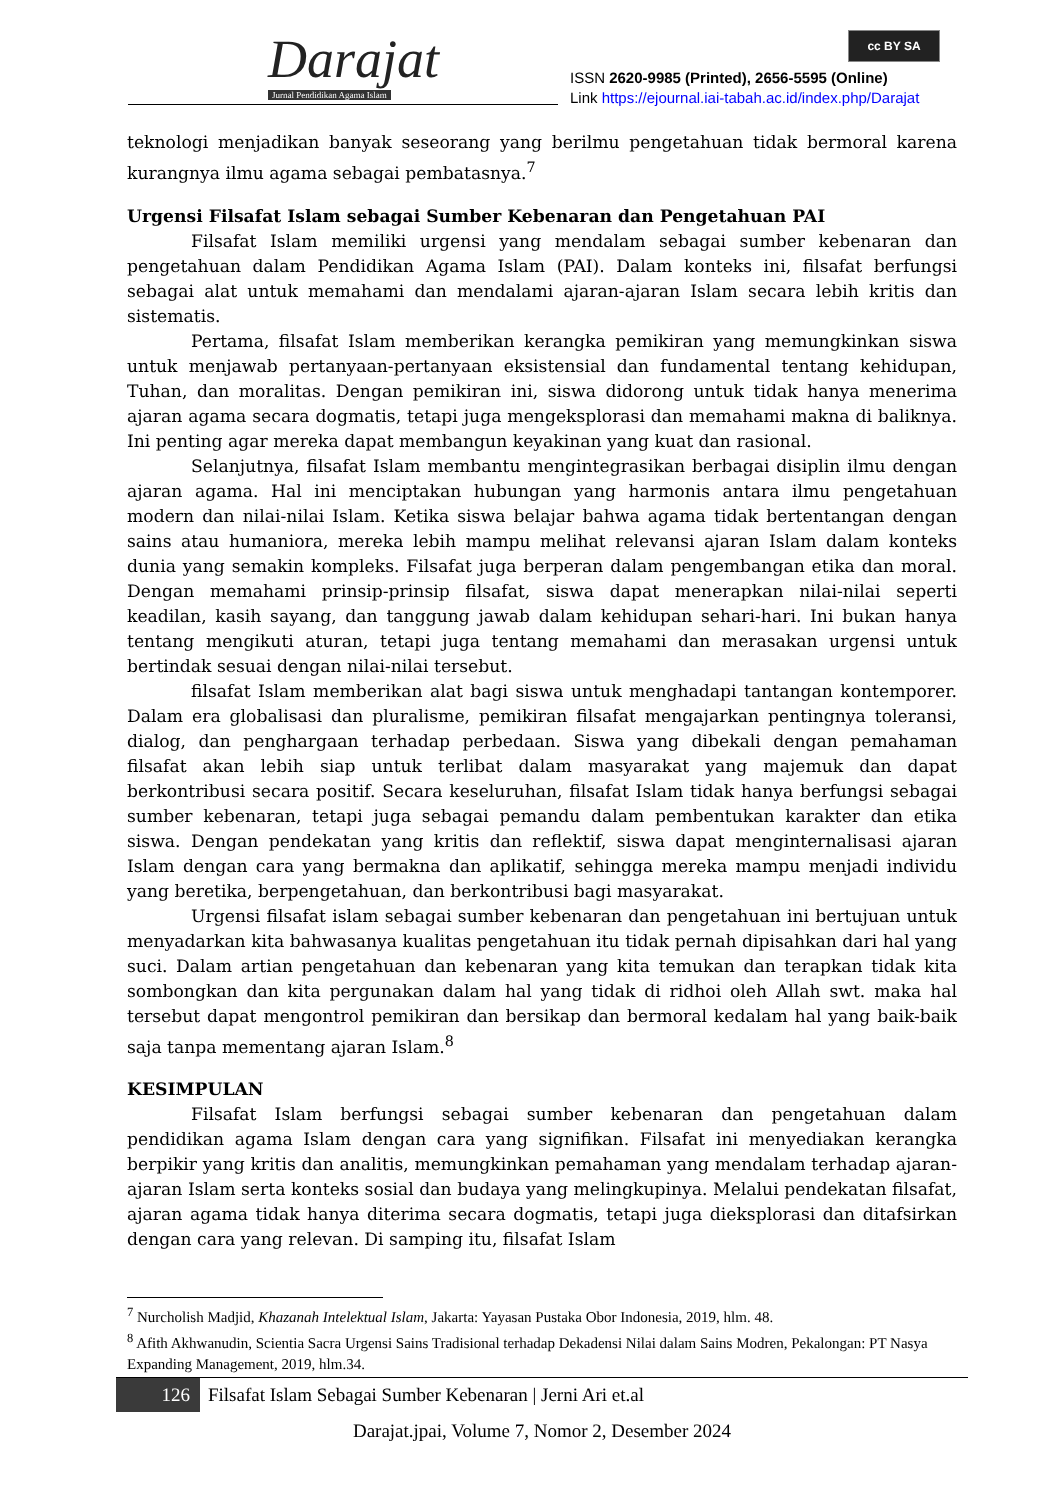Darajat
Jurnal Pendidikan Agama Islam
cc BY SA
ISSN 2620-9985 (Printed), 2656-5595 (Online)
Link https://ejournal.iai-tabah.ac.id/index.php/Darajat
teknologi menjadikan banyak seseorang yang berilmu pengetahuan tidak bermoral karena kurangnya ilmu agama sebagai pembatasnya.<sup>7</sup>
Urgensi Filsafat Islam sebagai Sumber Kebenaran dan Pengetahuan PAI
Filsafat Islam memiliki urgensi yang mendalam sebagai sumber kebenaran dan pengetahuan dalam Pendidikan Agama Islam (PAI). Dalam konteks ini, filsafat berfungsi sebagai alat untuk memahami dan mendalami ajaran-ajaran Islam secara lebih kritis dan sistematis.
Pertama, filsafat Islam memberikan kerangka pemikiran yang memungkinkan siswa untuk menjawab pertanyaan-pertanyaan eksistensial dan fundamental tentang kehidupan, Tuhan, dan moralitas. Dengan pemikiran ini, siswa didorong untuk tidak hanya menerima ajaran agama secara dogmatis, tetapi juga mengeksplorasi dan memahami makna di baliknya. Ini penting agar mereka dapat membangun keyakinan yang kuat dan rasional.
Selanjutnya, filsafat Islam membantu mengintegrasikan berbagai disiplin ilmu dengan ajaran agama. Hal ini menciptakan hubungan yang harmonis antara ilmu pengetahuan modern dan nilai-nilai Islam. Ketika siswa belajar bahwa agama tidak bertentangan dengan sains atau humaniora, mereka lebih mampu melihat relevansi ajaran Islam dalam konteks dunia yang semakin kompleks. Filsafat juga berperan dalam pengembangan etika dan moral. Dengan memahami prinsip-prinsip filsafat, siswa dapat menerapkan nilai-nilai seperti keadilan, kasih sayang, dan tanggung jawab dalam kehidupan sehari-hari. Ini bukan hanya tentang mengikuti aturan, tetapi juga tentang memahami dan merasakan urgensi untuk bertindak sesuai dengan nilai-nilai tersebut.
filsafat Islam memberikan alat bagi siswa untuk menghadapi tantangan kontemporer. Dalam era globalisasi dan pluralisme, pemikiran filsafat mengajarkan pentingnya toleransi, dialog, dan penghargaan terhadap perbedaan. Siswa yang dibekali dengan pemahaman filsafat akan lebih siap untuk terlibat dalam masyarakat yang majemuk dan dapat berkontribusi secara positif. Secara keseluruhan, filsafat Islam tidak hanya berfungsi sebagai sumber kebenaran, tetapi juga sebagai pemandu dalam pembentukan karakter dan etika siswa. Dengan pendekatan yang kritis dan reflektif, siswa dapat menginternalisasi ajaran Islam dengan cara yang bermakna dan aplikatif, sehingga mereka mampu menjadi individu yang beretika, berpengetahuan, dan berkontribusi bagi masyarakat.
Urgensi filsafat islam sebagai sumber kebenaran dan pengetahuan ini bertujuan untuk menyadarkan kita bahwasanya kualitas pengetahuan itu tidak pernah dipisahkan dari hal yang suci. Dalam artian pengetahuan dan kebenaran yang kita temukan dan terapkan tidak kita sombongkan dan kita pergunakan dalam hal yang tidak di ridhoi oleh Allah swt. maka hal tersebut dapat mengontrol pemikiran dan bersikap dan bermoral kedalam hal yang baik-baik saja tanpa mementang ajaran Islam.<sup>8</sup>
KESIMPULAN
Filsafat Islam berfungsi sebagai sumber kebenaran dan pengetahuan dalam pendidikan agama Islam dengan cara yang signifikan. Filsafat ini menyediakan kerangka berpikir yang kritis dan analitis, memungkinkan pemahaman yang mendalam terhadap ajaran-ajaran Islam serta konteks sosial dan budaya yang melingkupinya. Melalui pendekatan filsafat, ajaran agama tidak hanya diterima secara dogmatis, tetapi juga dieksplorasi dan ditafsirkan dengan cara yang relevan. Di samping itu, filsafat Islam
<sup>7</sup> Nurcholish Madjid, Khazanah Intelektual Islam, Jakarta: Yayasan Pustaka Obor Indonesia, 2019, hlm. 48.
<sup>8</sup> Afith Akhwanudin, Scientia Sacra Urgensi Sains Tradisional terhadap Dekadensi Nilai dalam Sains Modren, Pekalongan: PT Nasya Expanding Management, 2019, hlm.34.
126 Filsafat Islam Sebagai Sumber Kebenaran | Jerni Ari et.al
Darajat.jpai, Volume 7, Nomor 2, Desember 2024